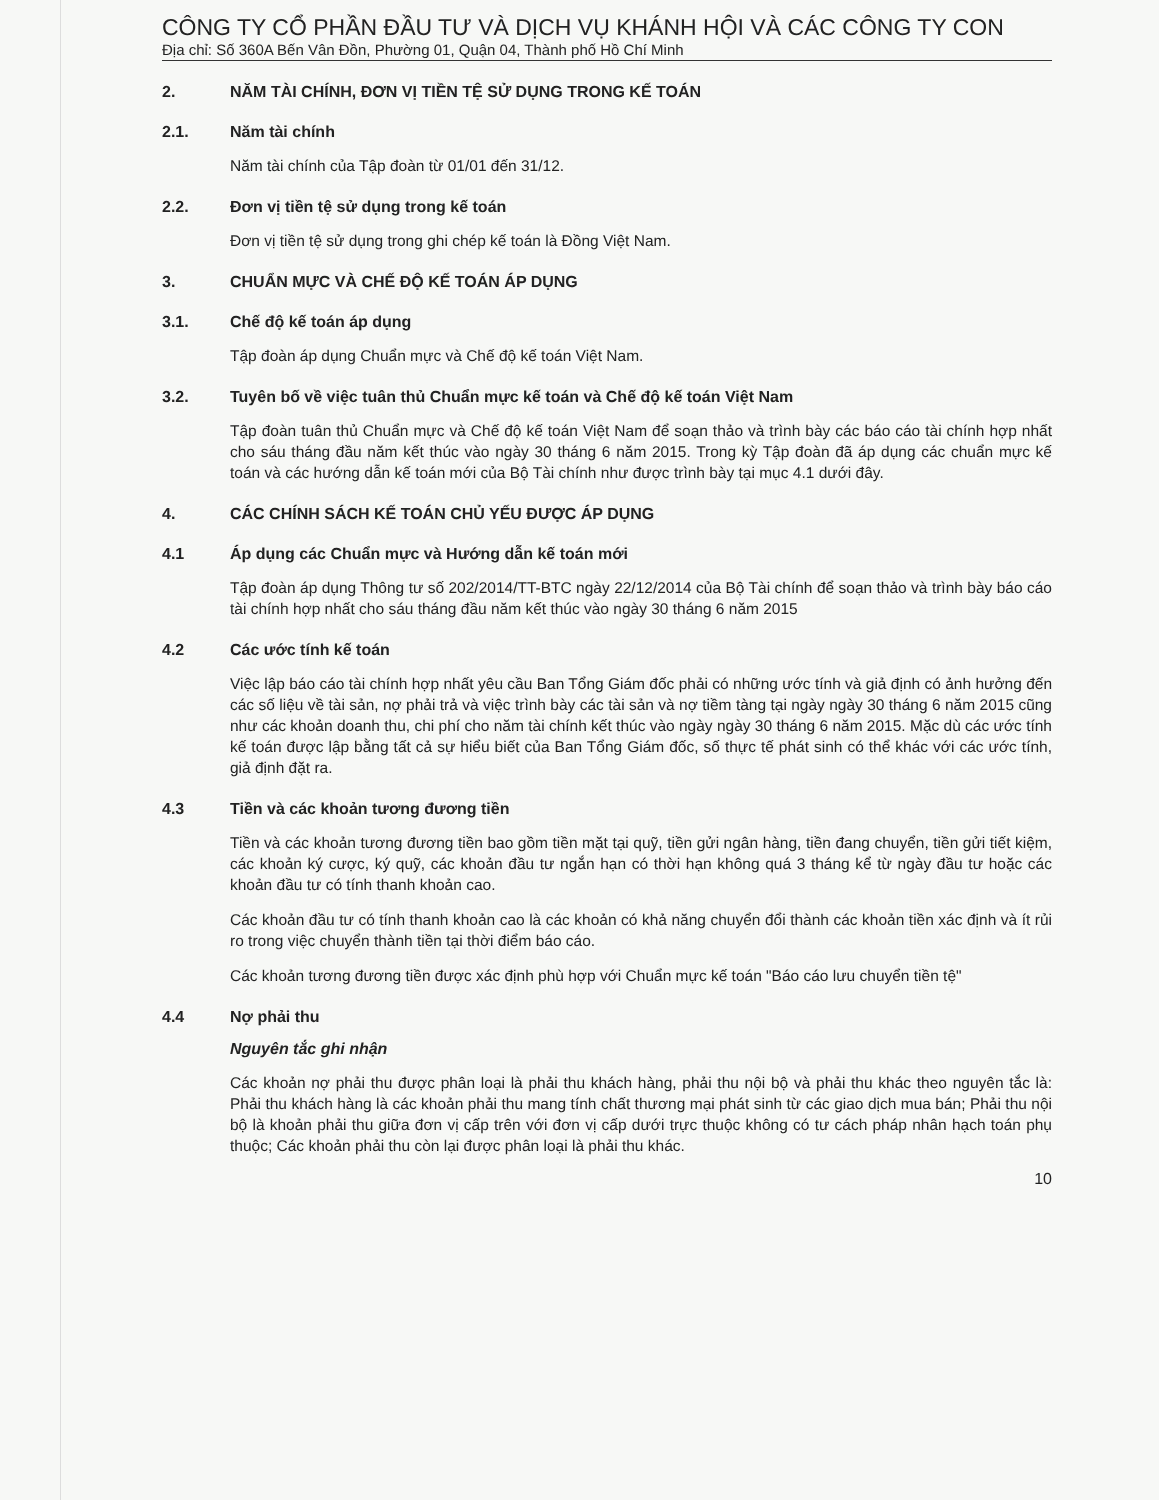CÔNG TY CỔ PHẦN ĐẦU TƯ VÀ DỊCH VỤ KHÁNH HỘI VÀ CÁC CÔNG TY CON
Địa chỉ: Số 360A Bến Vân Đồn, Phường 01, Quận 04, Thành phố Hồ Chí Minh
2. NĂM TÀI CHÍNH, ĐƠN VỊ TIỀN TỆ SỬ DỤNG TRONG KẾ TOÁN
2.1. Năm tài chính
Năm tài chính của Tập đoàn từ 01/01 đến 31/12.
2.2. Đơn vị tiền tệ sử dụng trong kế toán
Đơn vị tiền tệ sử dụng trong ghi chép kế toán là Đồng Việt Nam.
3. CHUẨN MỰC VÀ CHẾ ĐỘ KẾ TOÁN ÁP DỤNG
3.1. Chế độ kế toán áp dụng
Tập đoàn áp dụng Chuẩn mực và Chế độ kế toán Việt Nam.
3.2. Tuyên bố về việc tuân thủ Chuẩn mực kế toán và Chế độ kế toán Việt Nam
Tập đoàn tuân thủ Chuẩn mực và Chế độ kế toán Việt Nam để soạn thảo và trình bày các báo cáo tài chính hợp nhất cho sáu tháng đầu năm kết thúc vào ngày 30 tháng 6 năm 2015. Trong kỳ Tập đoàn đã áp dụng các chuẩn mực kế toán và các hướng dẫn kế toán mới của Bộ Tài chính như được trình bày tại mục 4.1 dưới đây.
4. CÁC CHÍNH SÁCH KẾ TOÁN CHỦ YẾU ĐƯỢC ÁP DỤNG
4.1 Áp dụng các Chuẩn mực và Hướng dẫn kế toán mới
Tập đoàn áp dụng Thông tư số 202/2014/TT-BTC ngày 22/12/2014 của Bộ Tài chính để soạn thảo và trình bày báo cáo tài chính hợp nhất cho sáu tháng đầu năm kết thúc vào ngày 30 tháng 6 năm 2015
4.2 Các ước tính kế toán
Việc lập báo cáo tài chính hợp nhất yêu cầu Ban Tổng Giám đốc phải có những ước tính và giả định có ảnh hưởng đến các số liệu về tài sản, nợ phải trả và việc trình bày các tài sản và nợ tiềm tàng tại ngày ngày 30 tháng 6 năm 2015 cũng như các khoản doanh thu, chi phí cho năm tài chính kết thúc vào ngày ngày 30 tháng 6 năm 2015. Mặc dù các ước tính kế toán được lập bằng tất cả sự hiểu biết của Ban Tổng Giám đốc, số thực tế phát sinh có thể khác với các ước tính, giả định đặt ra.
4.3 Tiền và các khoản tương đương tiền
Tiền và các khoản tương đương tiền bao gồm tiền mặt tại quỹ, tiền gửi ngân hàng, tiền đang chuyển, tiền gửi tiết kiệm, các khoản ký cược, ký quỹ, các khoản đầu tư ngắn hạn có thời hạn không quá 3 tháng kể từ ngày đầu tư hoặc các khoản đầu tư có tính thanh khoản cao.
Các khoản đầu tư có tính thanh khoản cao là các khoản có khả năng chuyển đổi thành các khoản tiền xác định và ít rủi ro trong việc chuyển thành tiền tại thời điểm báo cáo.
Các khoản tương đương tiền được xác định phù hợp với Chuẩn mực kế toán "Báo cáo lưu chuyển tiền tệ"
4.4 Nợ phải thu
Nguyên tắc ghi nhận
Các khoản nợ phải thu được phân loại là phải thu khách hàng, phải thu nội bộ và phải thu khác theo nguyên tắc là: Phải thu khách hàng là các khoản phải thu mang tính chất thương mại phát sinh từ các giao dịch mua bán; Phải thu nội bộ là khoản phải thu giữa đơn vị cấp trên với đơn vị cấp dưới trực thuộc không có tư cách pháp nhân hạch toán phụ thuộc; Các khoản phải thu còn lại được phân loại là phải thu khác.
10